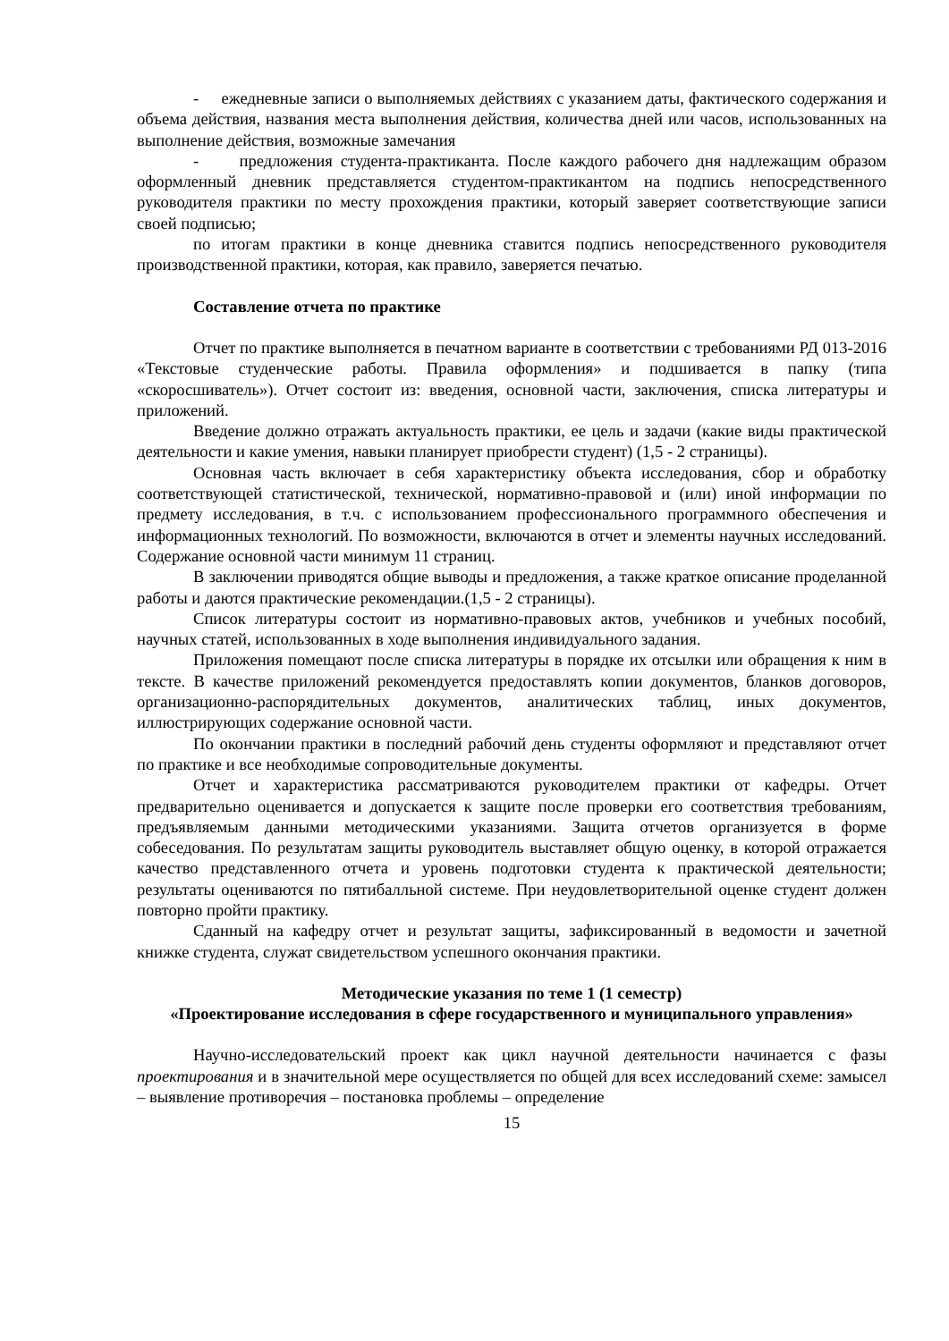- ежедневные записи о выполняемых действиях с указанием даты, фактического содержания и объема действия, названия места выполнения действия, количества дней или часов, использованных на выполнение действия, возможные замечания
- предложения студента-практиканта. После каждого рабочего дня надлежащим образом оформленный дневник представляется студентом-практикантом на подпись непосредственного руководителя практики по месту прохождения практики, который заверяет соответствующие записи своей подписью;
по итогам практики в конце дневника ставится подпись непосредственного руководителя производственной практики, которая, как правило, заверяется печатью.
Составление отчета по практике
Отчет по практике выполняется в печатном варианте в соответствии с требованиями РД 013-2016 «Текстовые студенческие работы. Правила оформления» и подшивается в папку (типа «скоросшиватель»). Отчет состоит из: введения, основной части, заключения, списка литературы и приложений.
Введение должно отражать актуальность практики, ее цель и задачи (какие виды практической деятельности и какие умения, навыки планирует приобрести студент) (1,5 - 2 страницы).
Основная часть включает в себя характеристику объекта исследования, сбор и обработку соответствующей статистической, технической, нормативно-правовой и (или) иной информации по предмету исследования, в т.ч. с использованием профессионального программного обеспечения и информационных технологий. По возможности, включаются в отчет и элементы научных исследований. Содержание основной части минимум 11 страниц.
В заключении приводятся общие выводы и предложения, а также краткое описание проделанной работы и даются практические рекомендации.(1,5 - 2 страницы).
Список литературы состоит из нормативно-правовых актов, учебников и учебных пособий, научных статей, использованных в ходе выполнения индивидуального задания.
Приложения помещают после списка литературы в порядке их отсылки или обращения к ним в тексте. В качестве приложений рекомендуется предоставлять копии документов, бланков договоров, организационно-распорядительных документов, аналитических таблиц, иных документов, иллюстрирующих содержание основной части.
По окончании практики в последний рабочий день студенты оформляют и представляют отчет по практике и все необходимые сопроводительные документы.
Отчет и характеристика рассматриваются руководителем практики от кафедры. Отчет предварительно оценивается и допускается к защите после проверки его соответствия требованиям, предъявляемым данными методическими указаниями. Защита отчетов организуется в форме собеседования. По результатам защиты руководитель выставляет общую оценку, в которой отражается качество представленного отчета и уровень подготовки студента к практической деятельности; результаты оцениваются по пятибалльной системе. При неудовлетворительной оценке студент должен повторно пройти практику.
Сданный на кафедру отчет и результат защиты, зафиксированный в ведомости и зачетной книжке студента, служат свидетельством успешного окончания практики.
Методические указания по теме 1 (1 семестр)
«Проектирование исследования в сфере государственного и муниципального управления»
Научно-исследовательский проект как цикл научной деятельности начинается с фазы проектирования и в значительной мере осуществляется по общей для всех исследований схеме: замысел – выявление противоречия – постановка проблемы – определение
15